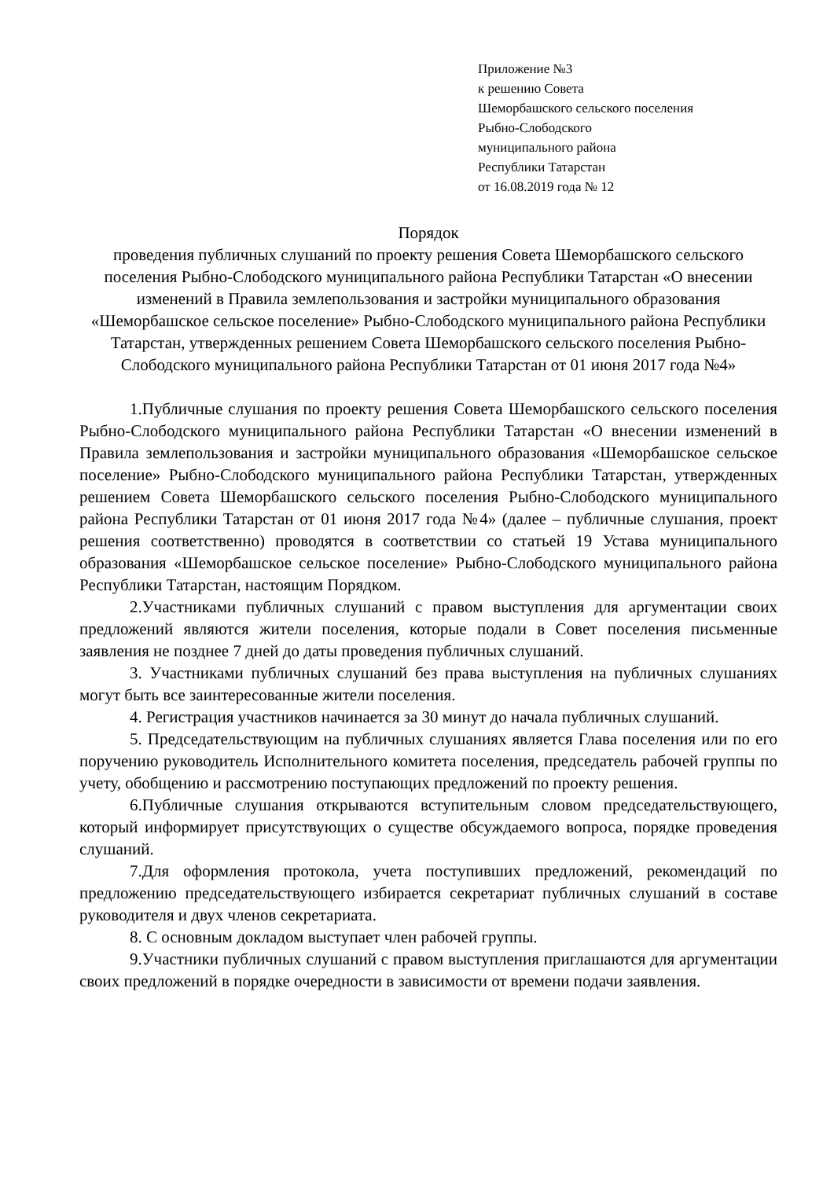Приложение №3
к решению Совета
Шеморбашского сельского поселения
Рыбно-Слободского
муниципального района
Республики Татарстан
от 16.08.2019 года № 12
Порядок
проведения публичных слушаний по проекту решения Совета Шеморбашского сельского поселения Рыбно-Слободского муниципального района Республики Татарстан «О внесении изменений в Правила землепользования и застройки муниципального образования «Шеморбашское сельское поселение» Рыбно-Слободского муниципального района Республики Татарстан, утвержденных решением Совета Шеморбашского сельского поселения Рыбно-Слободского муниципального района Республики Татарстан от 01 июня 2017 года №4»
1.Публичные слушания по проекту решения Совета Шеморбашского сельского поселения Рыбно-Слободского муниципального района Республики Татарстан «О внесении изменений в Правила землепользования и застройки муниципального образования «Шеморбашское сельское поселение» Рыбно-Слободского муниципального района Республики Татарстан, утвержденных решением Совета Шеморбашского сельского поселения Рыбно-Слободского муниципального района Республики Татарстан от 01 июня 2017 года №4» (далее – публичные слушания, проект решения соответственно) проводятся в соответствии со статьей 19 Устава муниципального образования «Шеморбашское сельское поселение» Рыбно-Слободского муниципального района Республики Татарстан, настоящим Порядком.
2.Участниками публичных слушаний с правом выступления для аргументации своих предложений являются жители поселения, которые подали в Совет поселения письменные заявления не позднее 7 дней до даты проведения публичных слушаний.
3. Участниками публичных слушаний без права выступления на публичных слушаниях могут быть все заинтересованные жители поселения.
4. Регистрация участников начинается за 30 минут до начала публичных слушаний.
5. Председательствующим на публичных слушаниях является Глава поселения или по его поручению руководитель Исполнительного комитета поселения, председатель рабочей группы по учету, обобщению и рассмотрению поступающих предложений по проекту решения.
6.Публичные слушания открываются вступительным словом председательствующего, который информирует присутствующих о существе обсуждаемого вопроса, порядке проведения слушаний.
7.Для оформления протокола, учета поступивших предложений, рекомендаций по предложению председательствующего избирается секретариат публичных слушаний в составе руководителя и двух членов секретариата.
8. С основным докладом выступает член рабочей группы.
9.Участники публичных слушаний с правом выступления приглашаются для аргументации своих предложений в порядке очередности в зависимости от времени подачи заявления.